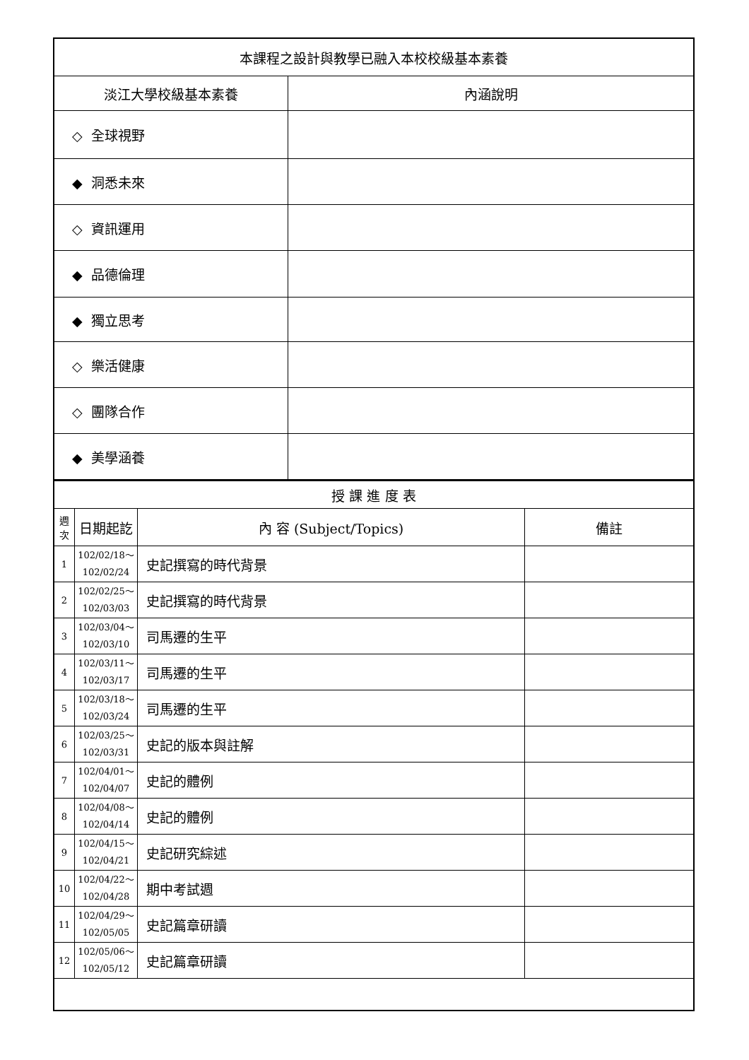| 本課程之設計與教學已融入本校校級基本素養 | |
| 淡江大學校級基本素養 | 內涵說明 |
| ◇ 全球視野 | |
| ◆ 洞悉未來 | |
| ◇ 資訊運用 | |
| ◆ 品德倫理 | |
| ◆ 獨立思考 | |
| ◇ 樂活健康 | |
| ◇ 團隊合作 | |
| ◆ 美學涵養 | |
| 授 課 進 度 表 | | | |
| 週次 | 日期起訖 | 內 容 (Subject/Topics) | 備註 |
| 1 | 102/02/18～ 102/02/24 | 史記撰寫的時代背景 | |
| 2 | 102/02/25～ 102/03/03 | 史記撰寫的時代背景 | |
| 3 | 102/03/04～ 102/03/10 | 司馬遷的生平 | |
| 4 | 102/03/11～ 102/03/17 | 司馬遷的生平 | |
| 5 | 102/03/18～ 102/03/24 | 司馬遷的生平 | |
| 6 | 102/03/25～ 102/03/31 | 史記的版本與註解 | |
| 7 | 102/04/01～ 102/04/07 | 史記的體例 | |
| 8 | 102/04/08～ 102/04/14 | 史記的體例 | |
| 9 | 102/04/15～ 102/04/21 | 史記研究綜述 | |
| 10 | 102/04/22～ 102/04/28 | 期中考試週 | |
| 11 | 102/04/29～ 102/05/05 | 史記篇章研讀 | |
| 12 | 102/05/06～ 102/05/12 | 史記篇章研讀 | |